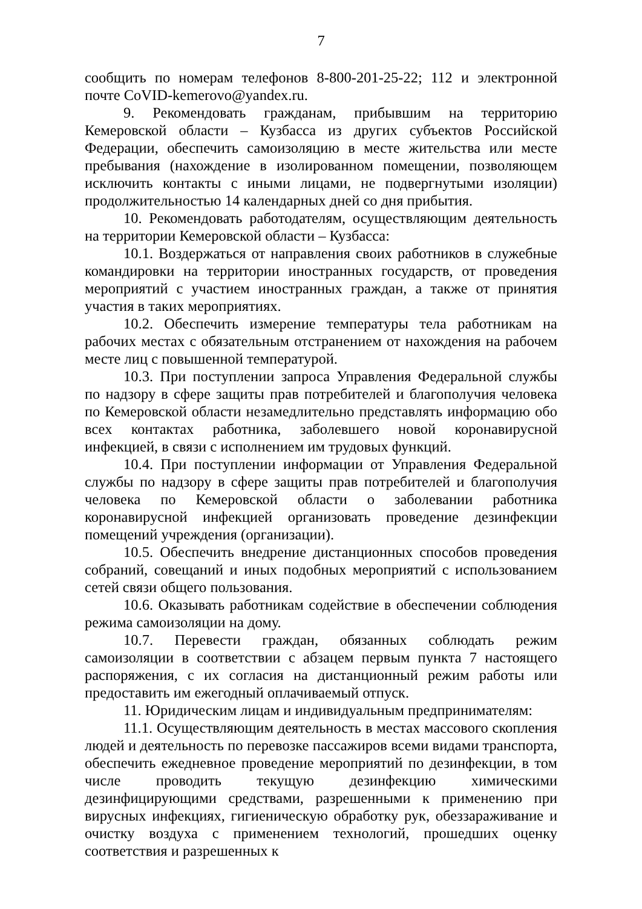7
сообщить по номерам телефонов 8-800-201-25-22; 112 и электронной почте CoVID-kemerovo@yandex.ru.
9. Рекомендовать гражданам, прибывшим на территорию Кемеровской области – Кузбасса из других субъектов Российской Федерации, обеспечить самоизоляцию в месте жительства или месте пребывания (нахождение в изолированном помещении, позволяющем исключить контакты с иными лицами, не подвергнутыми изоляции) продолжительностью 14 календарных дней со дня прибытия.
10. Рекомендовать работодателям, осуществляющим деятельность на территории Кемеровской области – Кузбасса:
10.1. Воздержаться от направления своих работников в служебные командировки на территории иностранных государств, от проведения мероприятий с участием иностранных граждан, а также от принятия участия в таких мероприятиях.
10.2. Обеспечить измерение температуры тела работникам на рабочих местах с обязательным отстранением от нахождения на рабочем месте лиц с повышенной температурой.
10.3. При поступлении запроса Управления Федеральной службы по надзору в сфере защиты прав потребителей и благополучия человека по Кемеровской области незамедлительно представлять информацию обо всех контактах работника, заболевшего новой коронавирусной инфекцией, в связи с исполнением им трудовых функций.
10.4. При поступлении информации от Управления Федеральной службы по надзору в сфере защиты прав потребителей и благополучия человека по Кемеровской области о заболевании работника коронавирусной инфекцией организовать проведение дезинфекции помещений учреждения (организации).
10.5. Обеспечить внедрение дистанционных способов проведения собраний, совещаний и иных подобных мероприятий с использованием сетей связи общего пользования.
10.6. Оказывать работникам содействие в обеспечении соблюдения режима самоизоляции на дому.
10.7. Перевести граждан, обязанных соблюдать режим самоизоляции в соответствии с абзацем первым пункта 7 настоящего распоряжения, с их согласия на дистанционный режим работы или предоставить им ежегодный оплачиваемый отпуск.
11. Юридическим лицам и индивидуальным предпринимателям:
11.1. Осуществляющим деятельность в местах массового скопления людей и деятельность по перевозке пассажиров всеми видами транспорта, обеспечить ежедневное проведение мероприятий по дезинфекции, в том числе проводить текущую дезинфекцию химическими дезинфицирующими средствами, разрешенными к применению при вирусных инфекциях, гигиеническую обработку рук, обеззараживание и очистку воздуха с применением технологий, прошедших оценку соответствия и разрешенных к